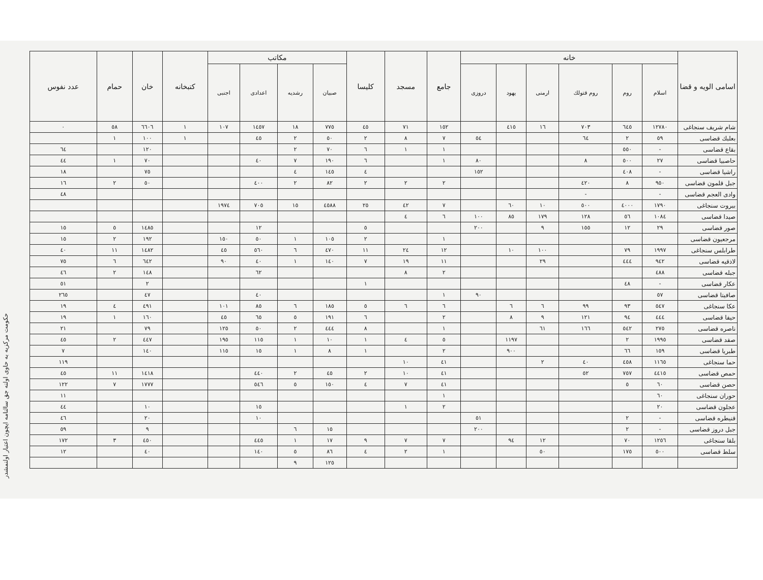حكومت مركزیه به حاوی اولنه جق سالنامه ایچون اعتبار اولنمشدر
| اسامی الویه و قضا | خانه | | | | | | جامع | مسجد | كلیسا | مكاتب | | | | كتبخانه | خان | حمام | عدد نفوس |
| --- | --- | --- | --- | --- | --- | --- | --- | --- | --- | --- | --- | --- | --- | --- | --- | --- | --- |
| | اسلام | روم | روم قتولك | ارمنی | یهود | دروزی | | | | صبیان | رشدیه | اعدادی | اجنبی | | | | |
| شام شریف سنجاغی | ١٢٧٨٠ | ٦٤٥ | ٧٠٣ | ١٦ | ٤١٥ | | ١٥٢ | ٧١ | ٤٥ | ٧٧٥ | ١٨ | ١٤٥٧ | ١٠٧ | ١ | ٦٦٠٦ | ٥٨ | ٠ |
| بعلبك قضاسی | ٥٩ | ٢ | ٦٤ | | | ٥٤ | ٧ | ٨ | ٢ | ٥٠ | ٢ | ٤٥ | | ١ | ١٠٠ | ١ | |
| بقاع قضاسی | - | ٥٥٠ | | | | | ١ | ١ | ٦ | ٧٠ | ٢ | | | | ١٢٠ | | ٦٤ |
| حاصبیا قضاسی | ٢٧ | ٥٠٠ | ٨ | | | ٨٠ | ١ | | ٦ | ١٩٠ | ٧ | ٤٠ | | | ٧٠ | ١ | ٤٤ |
| راشیا قضاسی | - | ٤٠٨ | | | | ١٥٢ | | | ٤ | ١٤٥ | ٤ | | | | ٧٥ | | ١٨ |
| جبل قلمون قضاسی | ٩٥٠ | ٨ | ٤٢٠ | | | | ٢ | ٢ | ٢ | ٨٢ | ٢ | ٤٠٠ | | | ٥٠ | ٢ | ١٦ |
| وادی العجم قضاسی | - | | - | | | | | | | | | | | | | | ٤٨ |
| بیروت سنجاغی | ١٧٩٠ | ٤٠٠٠ | ٥٠٠ | ١٠ | ٦٠ | | ٧ | ٤٢ | ٢٥ | ٤٥٨٨ | ١٥ | ٧٠٥ | ١٩٧٤ | | | | |
| صیدا قضاسی | ١٠٨٤ | ٥٦ | ١٢٨ | ١٧٩ | ٨٥ | ١٠٠ | ٦ | ٤ | | | | | | | | | |
| صور قضاسی | ٢٩ | ١٢ | ١٥٥ | ٩ | | ٢٠٠ | | | ٥ | | | ١٢ | | | ١٤٨٥ | ٥ | ١٥ |
| مرجعیون قضاسی | | | | | | | ١ | | ٢ | ١٠٥ | ١ | ٥٠ | ١٥٠ | | ١٩٢ | ٢ | ١٥ |
| طرابلس سنجاغی | ١٩٩٧ | ٧٩ | | ١٠٠ | ١٠ | | ١٢ | ٢٤ | ١١ | ٤٧٠ | ٦ | ٥٦٠ | ٤٥ | | ١٤٨٢ | ١١ | ٤٠ |
| لاذقیه قضاسی | ٩٤٢ | ٤٤٤ | | ٢٩ | | | ١١ | ١٩ | ٧ | ١٤٠ | ١ | ٤٠ | ٩٠ | | ٦٤٢ | ٦ | ٧٥ |
| جبله قضاسی | ٤٨٨ | | | | | | ٢ | ٨ | | | | ٦٢ | | | ١٤٨ | ٢ | ٤٦ |
| عكار قضاسی | - | ٤٨ | | | | | | | ١ | | | | | | ٢ | | ٥١ |
| صافیتا قضاسی | ٥٧ | | | | | ٩٠ | ١ | | | | | ٤٠ | | | ٤٧ | | ٢٦٥ |
| عكا سنجاغی | ٥٤٧ | ٩٣ | ٩٩ | ٦ | ٦ | | ٦ | ٦ | ٥ | ١٨٥ | ٦ | ٨٥ | ١٠١ | | ٤٩١ | ٤ | ١٩ |
| حیفا قضاسی | ٤٤٤ | ٩٤ | ١٢١ | ٩ | ٨ | | ٢ | | ٦ | ١٩١ | ٥ | ٦٥ | ٤٥ | | ١٦٠ | ١ | ١٩ |
| ناصره قضاسی | ٢٧٥ | ٥٤٢ | ١٦٦ | ٦١ | | | ١ | | ٨ | ٤٤٤ | ٢ | ٥٠ | ١٢٥ | | ٧٩ | | ٢١ |
| صفد قضاسی | ١٩٩٥ | ٢ | | | ١١٩٧ | | ٥ | ٤ | ١ | ١٠ | ١ | ١١٥ | ١٩٥ | | ٤٤٧ | ٢ | ٤٥ |
| طبریا قضاسی | ١٥٩ | ٦٦ | | | ٩٠٠ | | ٢ | | ١ | ٨ | ١ | ١٥ | ١١٥ | | ١٤٠ | | ٧ |
| حما سنجاغی | ١١٦٥ | ٤٥٨ | ٤٠ | ٢ | | | ٤١ | ١٠ | | | | | | | | | ١١٩ |
| حمص قضاسی | ٤٤١٥ | ٧٥٧ | ٥٢ | | | | ٤١ | ١٠ | ٢ | ٤٥ | ٢ | ٤٤٠ | | | ١٤١٨ | ١١ | ٤٥ |
| حصن قضاسی | ٦٠ | ٥ | | | | | ٤١ | ٧ | ٤ | ١٥٠ | ٥ | ٥٤٦ | | | ١٧٧٧ | ٧ | ١٢٢ |
| حوران سنجاغی | ٦٠ | | | | | | ١ | | | | | | | | | | ١١ |
| عجلون قضاسی | ٢٠ | | | | | | ٢ | ١ | | | | ١٥ | | | ١٠ | | ٤٤ |
| قنیطره قضاسی | - | ٢ | | | | ٥١ | | | | | | ١٠ | | | ٢٠ | | ٤٦ |
| جبل دروز قضاسی | - | ٢ | | | | ٢٠٠ | | | | ١٥ | ٦ | | | | ٩ | | ٥٩ |
| بلقا سنجاغی | ١٢٥٦ | ٧٠ | | ١٢ | ٩٤ | | ٧ | ٧ | ٩ | ١٧ | ١ | ٤٤٥ | | | ٤٥٠ | ٣ | ١٧٢ |
| سلط قضاسی | ٥٠٠ | ١٧٥ | | ٥٠ | | | ١ | ٢ | ٤ | ٨٦ | ٥ | ١٤٠ | | | ٤٠ | | ١٢ |
| | | | | | | | | | | ١٢٥ | ٩ | | | | | | |